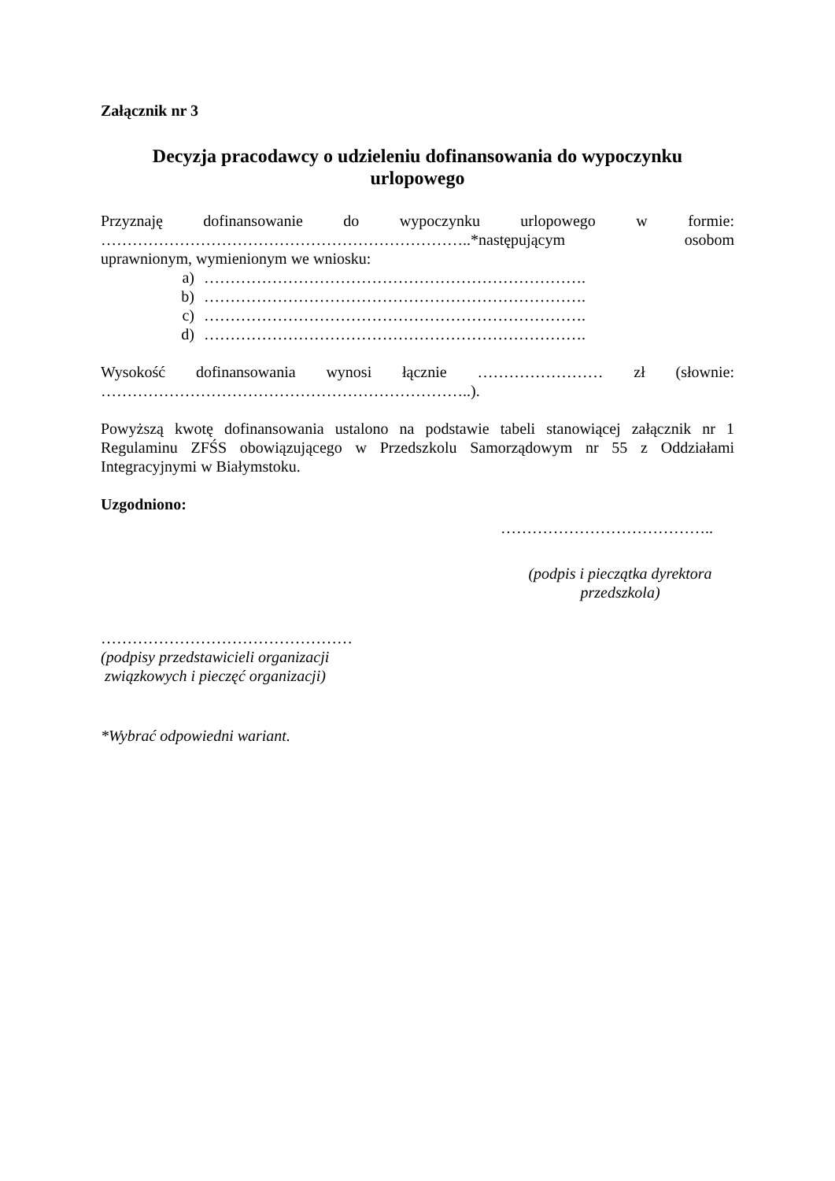Załącznik nr 3
Decyzja pracodawcy o udzieleniu dofinansowania do wypoczynku
urlopowego
Przyznaję dofinansowanie do wypoczynku urlopowego w formie:
……………………………………………………………..*następującym osobom
uprawnionym, wymienionym we wniosku:
a) ……………………………………………………………….
b) ……………………………………………………………….
c) ……………………………………………………………….
d) ……………………………………………………………….
Wysokość dofinansowania wynosi łącznie …………………… zł (słownie:
……………………………………………………………..).
Powyższą kwotę dofinansowania ustalono na podstawie tabeli stanowiącej załącznik nr 1 Regulaminu ZFŚS obowiązującego w Przedszkolu Samorządowym nr 55 z Oddziałami Integracyjnymi w Białymstoku.
Uzgodniono:
…………………………………..
(podpis i pieczątka dyrektora przedszkola)
…………………………………………
(podpisy przedstawicieli organizacji
związkowych i pieczęć organizacji)
*Wybrać odpowiedni wariant.